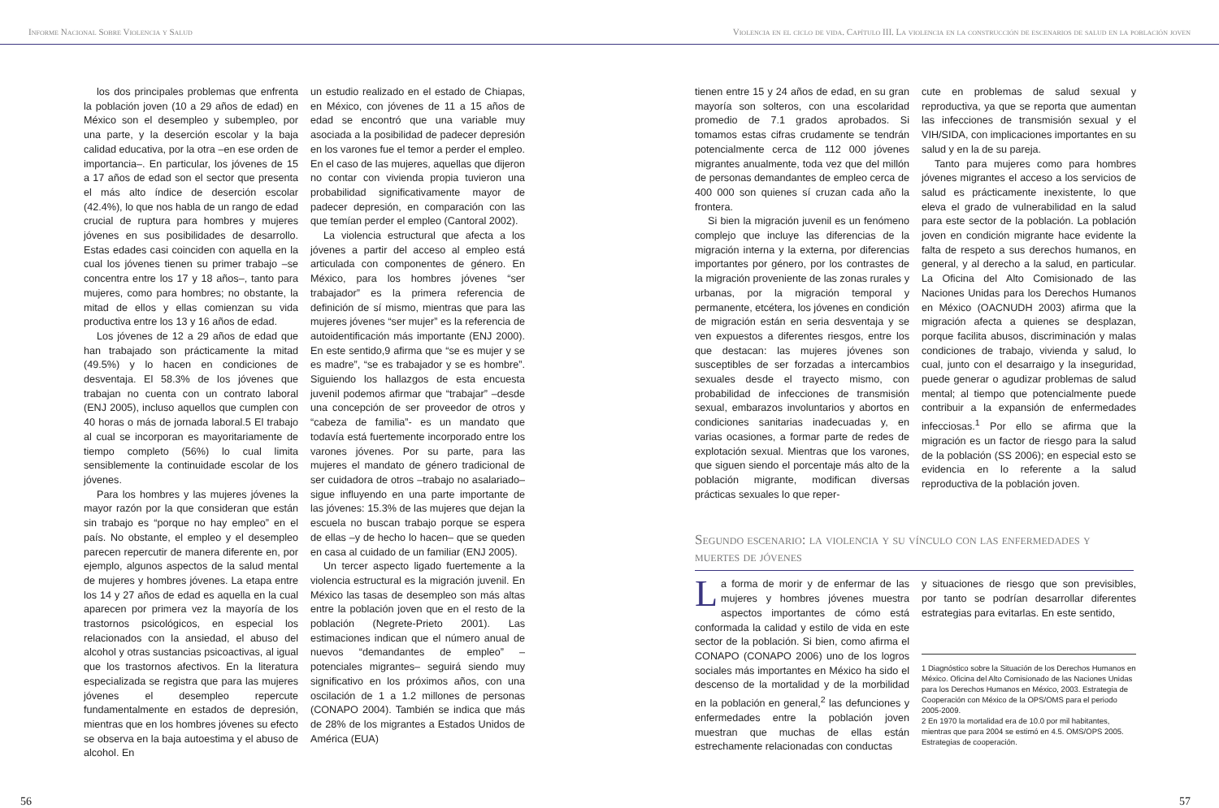Informe Nacional Sobre Violencia y Salud Violencia en el ciclo de vida. Capítulo III. La violencia en la construcción de escenarios de salud en la población joven
los dos principales problemas que enfrenta la población joven (10 a 29 años de edad) en México son el desempleo y subempleo, por una parte, y la deserción escolar y la baja calidad educativa, por la otra –en ese orden de importancia–. En particular, los jóvenes de 15 a 17 años de edad son el sector que presenta el más alto índice de deserción escolar (42.4%), lo que nos habla de un rango de edad crucial de ruptura para hombres y mujeres jóvenes en sus posibilidades de desarrollo. Estas edades casi coinciden con aquella en la cual los jóvenes tienen su primer trabajo –se concentra entre los 17 y 18 años–, tanto para mujeres, como para hombres; no obstante, la mitad de ellos y ellas comienzan su vida productiva entre los 13 y 16 años de edad.
Los jóvenes de 12 a 29 años de edad que han trabajado son prácticamente la mitad (49.5%) y lo hacen en condiciones de desventaja. El 58.3% de los jóvenes que trabajan no cuenta con un contrato laboral (ENJ 2005), incluso aquellos que cumplen con 40 horas o más de jornada laboral.5 El trabajo al cual se incorporan es mayoritariamente de tiempo completo (56%) lo cual limita sensiblemente la continuidade escolar de los jóvenes.
Para los hombres y las mujeres jóvenes la mayor razón por la que consideran que están sin trabajo es “porque no hay empleo” en el país. No obstante, el empleo y el desempleo parecen repercutir de manera diferente en, por ejemplo, algunos aspectos de la salud mental de mujeres y hombres jóvenes. La etapa entre los 14 y 27 años de edad es aquella en la cual aparecen por primera vez la mayoría de los trastornos psicológicos, en especial los relacionados con la ansiedad, el abuso del alcohol y otras sustancias psicoactivas, al igual que los trastornos afectivos. En la literatura especializada se registra que para las mujeres jóvenes el desempleo repercute fundamentalmente en estados de depresión, mientras que en los hombres jóvenes su efecto se observa en la baja autoestima y el abuso de alcohol. En
un estudio realizado en el estado de Chiapas, en México, con jóvenes de 11 a 15 años de edad se encontró que una variable muy asociada a la posibilidad de padecer depresión en los varones fue el temor a perder el empleo. En el caso de las mujeres, aquellas que dijeron no contar con vivienda propia tuvieron una probabilidad significativamente mayor de padecer depresión, en comparación con las que temían perder el empleo (Cantoral 2002).
La violencia estructural que afecta a los jóvenes a partir del acceso al empleo está articulada con componentes de género. En México, para los hombres jóvenes “ser trabajador” es la primera referencia de definición de sí mismo, mientras que para las mujeres jóvenes “ser mujer” es la referencia de autoidentificación más importante (ENJ 2000). En este sentido,9 afirma que “se es mujer y se es madre”, “se es trabajador y se es hombre”. Siguiendo los hallazgos de esta encuesta juvenil podemos afirmar que “trabajar” –desde una concepción de ser proveedor de otros y “cabeza de familia”- es un mandato que todavía está fuertemente incorporado entre los varones jóvenes. Por su parte, para las mujeres el mandato de género tradicional de ser cuidadora de otros –trabajo no asalariado– sigue influyendo en una parte importante de las jóvenes: 15.3% de las mujeres que dejan la escuela no buscan trabajo porque se espera de ellas –y de hecho lo hacen– que se queden en casa al cuidado de un familiar (ENJ 2005).
Un tercer aspecto ligado fuertemente a la violencia estructural es la migración juvenil. En México las tasas de desempleo son más altas entre la población joven que en el resto de la población (Negrete-Prieto 2001). Las estimaciones indican que el número anual de nuevos “demandantes de empleo” –potenciales migrantes– seguirá siendo muy significativo en los próximos años, con una oscilación de 1 a 1.2 millones de personas (CONAPO 2004). También se indica que más de 28% de los migrantes a Estados Unidos de América (EUA)
56
tienen entre 15 y 24 años de edad, en su gran mayoría son solteros, con una escolaridad promedio de 7.1 grados aprobados. Si tomamos estas cifras crudamente se tendrán potencialmente cerca de 112 000 jóvenes migrantes anualmente, toda vez que del millón de personas demandantes de empleo cerca de 400 000 son quienes sí cruzan cada año la frontera.
Si bien la migración juvenil es un fenómeno complejo que incluye las diferencias de la migración interna y la externa, por diferencias importantes por género, por los contrastes de la migración proveniente de las zonas rurales y urbanas, por la migración temporal y permanente, etcétera, los jóvenes en condición de migración están en seria desventaja y se ven expuestos a diferentes riesgos, entre los que destacan: las mujeres jóvenes son susceptibles de ser forzadas a intercambios sexuales desde el trayecto mismo, con probabilidad de infecciones de transmisión sexual, embarazos involuntarios y abortos en condiciones sanitarias inadecuadas y, en varias ocasiones, a formar parte de redes de explotación sexual. Mientras que los varones, que siguen siendo el porcentaje más alto de la población migrante, modifican diversas prácticas sexuales lo que reper-
cute en problemas de salud sexual y reproductiva, ya que se reporta que aumentan las infecciones de transmisión sexual y el VIH/SIDA, con implicaciones importantes en su salud y en la de su pareja.
Tanto para mujeres como para hombres jóvenes migrantes el acceso a los servicios de salud es prácticamente inexistente, lo que eleva el grado de vulnerabilidad en la salud para este sector de la población. La población joven en condición migrante hace evidente la falta de respeto a sus derechos humanos, en general, y al derecho a la salud, en particular. La Oficina del Alto Comisionado de las Naciones Unidas para los Derechos Humanos en México (OACNUDH 2003) afirma que la migración afecta a quienes se desplazan, porque facilita abusos, discriminación y malas condiciones de trabajo, vivienda y salud, lo cual, junto con el desarraigo y la inseguridad, puede generar o agudizar problemas de salud mental; al tiempo que potencialmente puede contribuir a la expansión de enfermedades infecciosas.<sup>1</sup> Por ello se afirma que la migración es un factor de riesgo para la salud de la población (SS 2006); en especial esto se evidencia en lo referente a la salud reproductiva de la población joven.
Segundo escenario: la violencia y su vínculo con las enfermedades y muertes de jóvenes
La forma de morir y de enfermar de las mujeres y hombres jóvenes muestra aspectos importantes de cómo está conformada la calidad y estilo de vida en este sector de la población. Si bien, como afirma el CONAPO (CONAPO 2006) uno de los logros sociales más importantes en México ha sido el descenso de la mortalidad y de la morbilidad en la población en general,<sup>2</sup> las defunciones y enfermedades entre la población joven muestran que muchas de ellas están estrechamente relacionadas con conductas
y situaciones de riesgo que son previsibles, por tanto se podrían desarrollar diferentes estrategias para evitarlas. En este sentido,
1 Diagnóstico sobre la Situación de los Derechos Humanos en México. Oficina del Alto Comisionado de las Naciones Unidas para los Derechos Humanos en México, 2003. Estrategia de Cooperación con México de la OPS/OMS para el periodo 2005-2009.
2 En 1970 la mortalidad era de 10.0 por mil habitantes, mientras que para 2004 se estimó en 4.5. OMS/OPS 2005. Estrategias de cooperación.
57